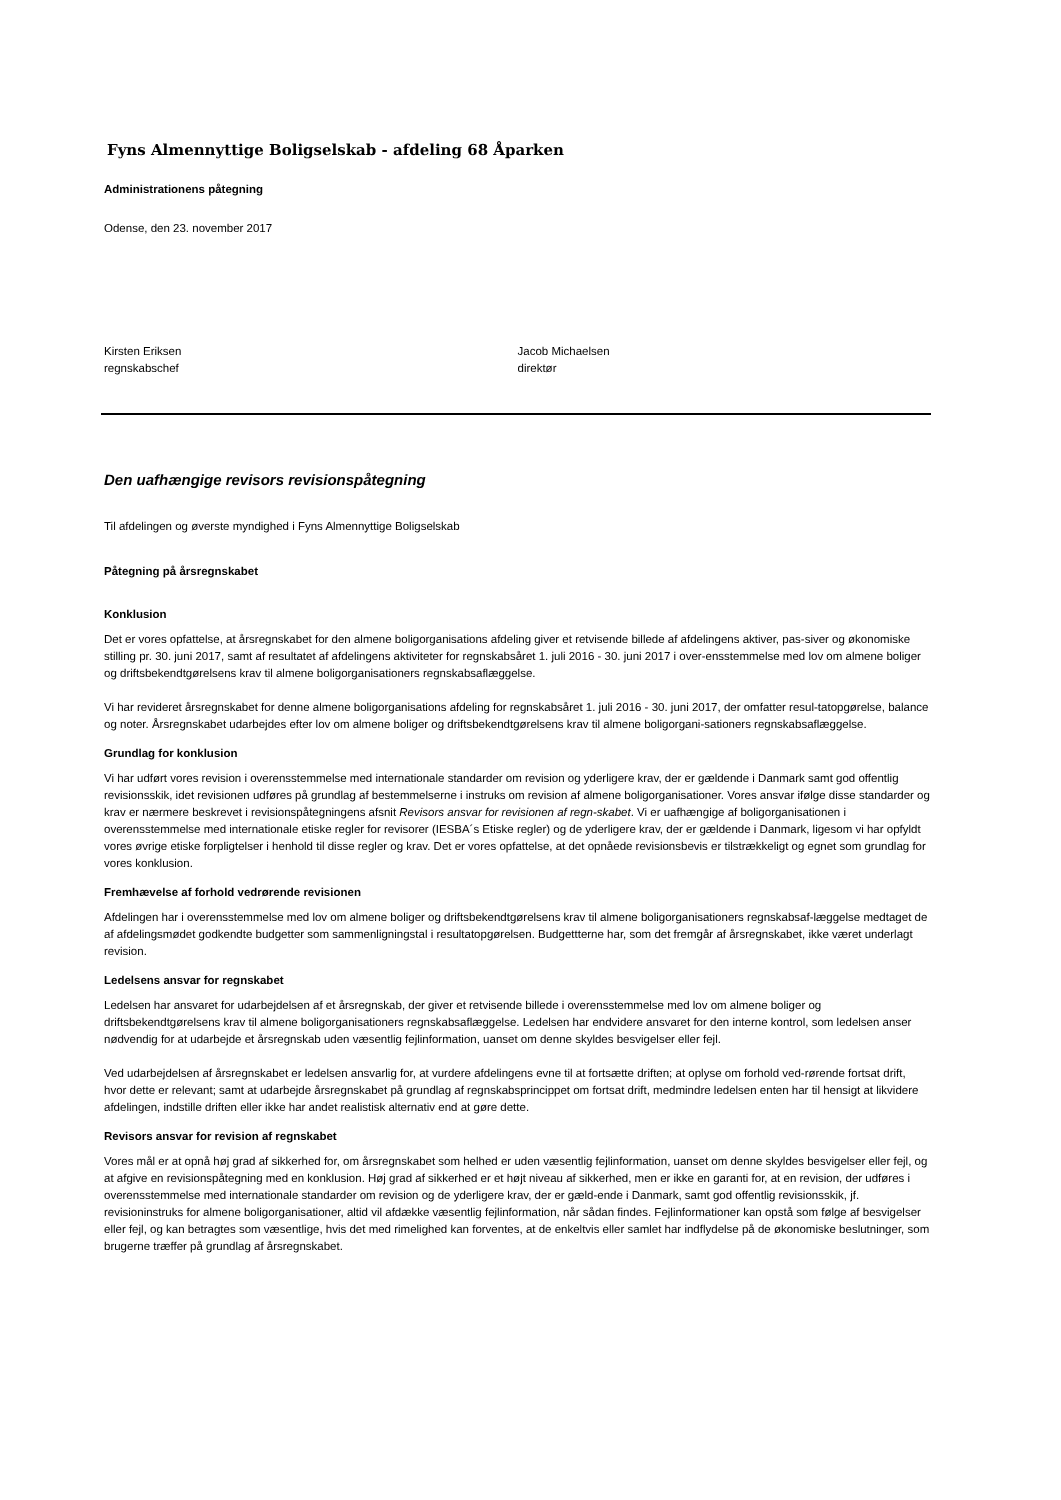Fyns Almennyttige Boligselskab - afdeling 68 Åparken
Administrationens påtegning
Odense, den 23. november 2017
Kirsten Eriksen
regnskabschef
Jacob Michaelsen
direktør
Den uafhængige revisors revisionspåtegning
Til afdelingen og øverste myndighed i Fyns Almennyttige Boligselskab
Påtegning på årsregnskabet
Konklusion
Det er vores opfattelse, at årsregnskabet for den almene boligorganisations afdeling giver et retvisende billede af afdelingens aktiver, pas-siver og økonomiske stilling pr. 30. juni 2017, samt af resultatet af afdelingens aktiviteter for regnskabsåret 1. juli 2016 - 30. juni 2017 i over-ensstemmelse med lov om almene boliger og driftsbekendtgørelsens krav til almene boligorganisationers regnskabsaflæggelse.
Vi har revideret årsregnskabet for denne almene boligorganisations afdeling for regnskabsåret 1. juli 2016 - 30. juni 2017, der omfatter resul-tatopgørelse, balance og noter. Årsregnskabet udarbejdes efter lov om almene boliger og driftsbekendtgørelsens krav til almene boligorgani-sationers regnskabsaflæggelse.
Grundlag for konklusion
Vi har udført vores revision i overensstemmelse med internationale standarder om revision og yderligere krav, der er gældende i Danmark samt god offentlig revisionsskik, idet revisionen udføres på grundlag af bestemmelserne i instruks om revision af almene boligorganisationer. Vores ansvar ifølge disse standarder og krav er nærmere beskrevet i revisionspåtegningens afsnit Revisors ansvar for revisionen af regn-skabet. Vi er uafhængige af boligorganisationen i overensstemmelse med internationale etiske regler for revisorer (IESBA´s Etiske regler) og de yderligere krav, der er gældende i Danmark, ligesom vi har opfyldt vores øvrige etiske forpligtelser i henhold til disse regler og krav. Det er vores opfattelse, at det opnåede revisionsbevis er tilstrækkeligt og egnet som grundlag for vores konklusion.
Fremhævelse af forhold vedrørende revisionen
Afdelingen har i overensstemmelse med lov om almene boliger og driftsbekendtgørelsens krav til almene boligorganisationers regnskabsaf-læggelse medtaget de af afdelingsmødet godkendte budgetter som sammenligningstal i resultatopgørelsen. Budgettterne har, som det fremgår af årsregnskabet, ikke været underlagt revision.
Ledelsens ansvar for regnskabet
Ledelsen har ansvaret for udarbejdelsen af et årsregnskab, der giver et retvisende billede i overensstemmelse med lov om almene boliger og driftsbekendtgørelsens krav til almene boligorganisationers regnskabsaflæggelse. Ledelsen har endvidere ansvaret for den interne kontrol, som ledelsen anser nødvendig for at udarbejde et årsregnskab uden væsentlig fejlinformation, uanset om denne skyldes besvigelser eller fejl.
Ved udarbejdelsen af årsregnskabet er ledelsen ansvarlig for, at vurdere afdelingens evne til at fortsætte driften; at oplyse om forhold ved-rørende fortsat drift, hvor dette er relevant; samt at udarbejde årsregnskabet på grundlag af regnskabsprincippet om fortsat drift, medmindre ledelsen enten har til hensigt at likvidere afdelingen, indstille driften eller ikke har andet realistisk alternativ end at gøre dette.
Revisors ansvar for revision af regnskabet
Vores mål er at opnå høj grad af sikkerhed for, om årsregnskabet som helhed er uden væsentlig fejlinformation, uanset om denne skyldes besvigelser eller fejl, og at afgive en revisionspåtegning med en konklusion. Høj grad af sikkerhed er et højt niveau af sikkerhed, men er ikke en garanti for, at en revision, der udføres i overensstemmelse med internationale standarder om revision og de yderligere krav, der er gæld-ende i Danmark, samt god offentlig revisionsskik, jf. revisioninstruks for almene boligorganisationer, altid vil afdække væsentlig fejlinformation, når sådan findes. Fejlinformationer kan opstå som følge af besvigelser eller fejl, og kan betragtes som væsentlige, hvis det med rimelighed kan forventes, at de enkeltvis eller samlet har indflydelse på de økonomiske beslutninger, som brugerne træffer på grundlag af årsregnskabet.